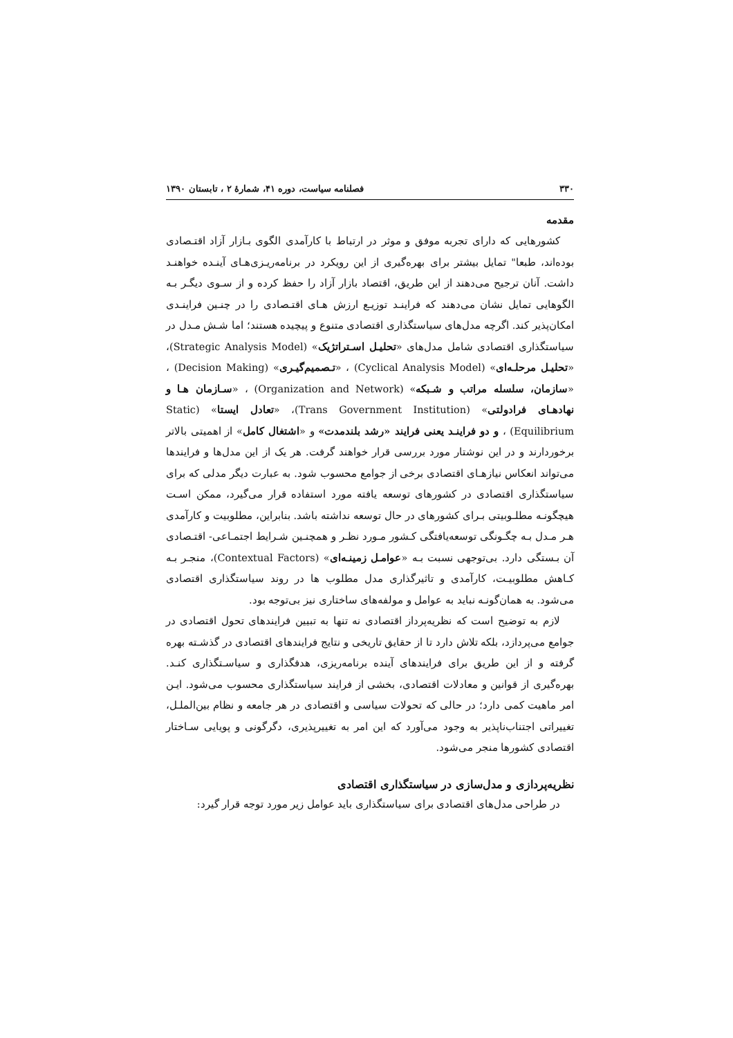۳۳۰ فصلنامه سیاست، دوره ۴۱، شمارۀ ۲ ، تابستان ۱۳۹۰
مقدمه
کشورهایی که دارای تجربه موفق و موثر در ارتباط با کارآمدی الگوی بـازار آزاد اقتـصادی بوده‌اند، طبعا" تمایل بیشتر برای بهره‌گیری از این رویکرد در برنامه‌ریـزی‌هـای آینـده خواهنـد داشت. آنان ترجیح می‌دهند از این طریق، اقتصاد بازار آزاد را حفظ کرده و از سـوی دیگـر بـه الگوهایی تمایل نشان می‌دهند که فراینـد توزیـع ارزش هـای اقتـصادی را در چنـین فراینـدی امکان‌پذیر کند. اگرچه مدل‌های سیاستگذاری اقتصادی متنوع و پیچیده هستند؛ اما شـش مـدل در سیاستگذاری اقتصادی شامل مدل‌های «تحلیـل اسـتراتژیک» (Strategic Analysis Model)، «تحلیـل مرحلـه‌ای» (Cyclical Analysis Model) ، «تـصمیم‌گیـری» (Decision Making) ، «سازمان، سلسله مراتب و شـبکه» (Organization and Network) ، «سـازمان هـا و نهادهـای فرادولتی» (Trans Government Institution)، «تعادل ایستا» (Static Equilibrium) ، و دو فراینـد یعنی فرایند «رشد بلندمدت» و «اشتغال کامل» از اهمیتی بالاتر برخوردارند و در این نوشتار مورد بررسی قرار خواهند گرفت. هر یک از این مدل‌ها و فرایندها می‌تواند انعکاس نیازهـای اقتصادی برخی از جوامع محسوب شود. به عبارت دیگر مدلی که برای سیاستگذاری اقتصادی در کشورهای توسعه یافته مورد استفاده قرار می‌گیرد، ممکن اسـت هیچگونـه مطلـوبیتی بـرای کشورهای در حال توسعه نداشته باشد. بنابراین، مطلوبیت و کارآمدی هـر مـدل بـه چگـونگی توسعه‌یافتگی کـشور مـورد نظـر و همچنـین شـرایط اجتمـاعی- اقتـصادی آن بـستگی دارد. بی‌توجهی نسبت بـه «عوامـل زمینـه‌ای» (Contextual Factors)، منجـر بـه کـاهش مطلوبیـت، کارآمدی و تاثیرگذاری مدل مطلوب ها در روند سیاستگذاری اقتصادی می‌شود. به همان‌گونـه نباید به عوامل و مولفه‌های ساختاری نیز بی‌توجه بود.
لازم به توضیح است که نظریه‌پرداز اقتصادی نه تنها به تبیین فرایندهای تحول اقتصادی در جوامع می‌پردازد، بلکه تلاش دارد تا از حقایق تاریخی و نتایج فرایندهای اقتصادی در گذشـته بهره گرفته و از این طریق برای فرایندهای آینده برنامه‌ریزی، هدفگذاری و سیاسـتگذاری کنـد. بهره‌گیری از قوانین و معادلات اقتصادی، بخشی از فرایند سیاستگذاری محسوب می‌شود. ایـن امر ماهیت کمی دارد؛ در حالی که تحولات سیاسی و اقتصادی در هر جامعه و نظام بین‌الملـل، تغییراتی اجتناب‌ناپذیر به وجود می‌آورد که این امر به تغییرپذیری، دگرگونی و پویایی سـاختار اقتصادی کشورها منجر می‌شود.
نظریه‌پردازی و مدل‌سازی در سیاستگذاری اقتصادی
در طراحی مدل‌های اقتصادی برای سیاستگذاری باید عوامل زیر مورد توجه قرار گیرد: